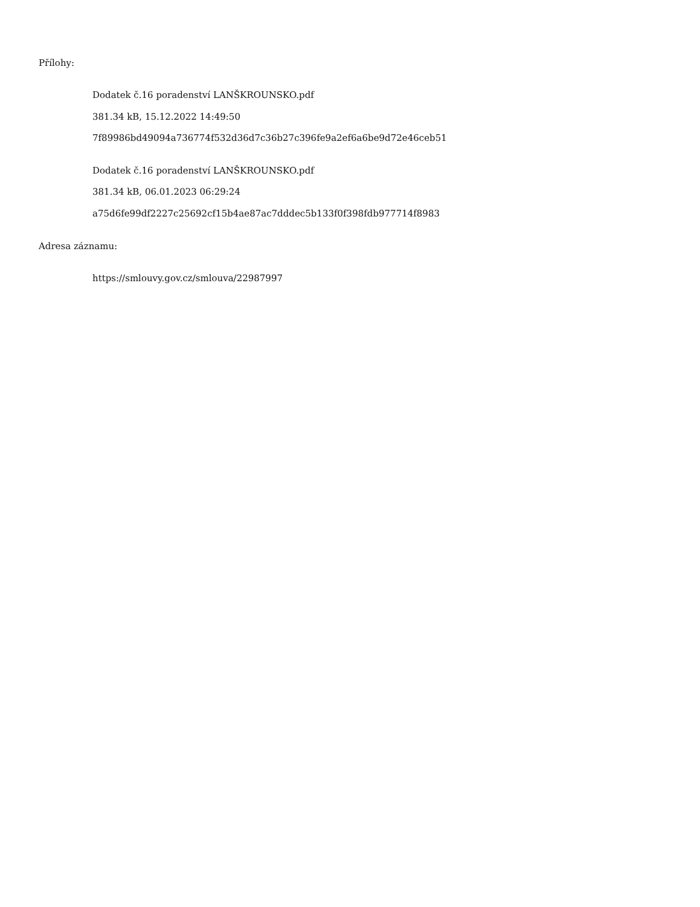Přílohy:
Dodatek č.16 poradenství LANŠKROUNSKO.pdf
381.34 kB, 15.12.2022 14:49:50
7f89986bd49094a736774f532d36d7c36b27c396fe9a2ef6a6be9d72e46ceb51
Dodatek č.16 poradenství LANŠKROUNSKO.pdf
381.34 kB, 06.01.2023 06:29:24
a75d6fe99df2227c25692cf15b4ae87ac7dddec5b133f0f398fdb977714f8983
Adresa záznamu:
https://smlouvy.gov.cz/smlouva/22987997